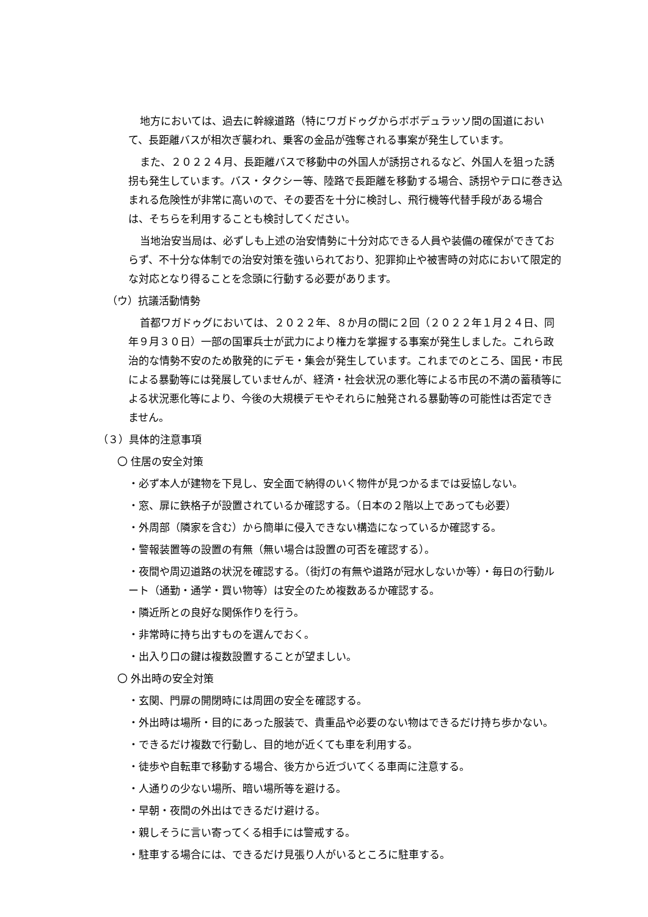地方においては、過去に幹線道路（特にワガドゥグからボボデュラッソ間の国道において、長距離バスが相次ぎ襲われ、乗客の金品が強奪される事案が発生しています。
また、２０２２４月、長距離バスで移動中の外国人が誘拐されるなど、外国人を狙った誘拐も発生しています。バス・タクシー等、陸路で長距離を移動する場合、誘拐やテロに巻き込まれる危険性が非常に高いので、その要否を十分に検討し、飛行機等代替手段がある場合は、そちらを利用することも検討してください。
当地治安当局は、必ずしも上述の治安情勢に十分対応できる人員や装備の確保ができておらず、不十分な体制での治安対策を強いられており、犯罪抑止や被害時の対応において限定的な対応となり得ることを念頭に行動する必要があります。
（ウ）抗議活動情勢
首都ワガドゥグにおいては、２０２２年、８か月の間に２回（２０２２年１月２４日、同年９月３０日）一部の国軍兵士が武力により権力を掌握する事案が発生しました。これら政治的な情勢不安のため散発的にデモ・集会が発生しています。これまでのところ、国民・市民による暴動等には発展していませんが、経済・社会状況の悪化等による市民の不満の蓄積等による状況悪化等により、今後の大規模デモやそれらに触発される暴動等の可能性は否定できません。
（３）具体的注意事項
〇 住居の安全対策
・必ず本人が建物を下見し、安全面で納得のいく物件が見つかるまでは妥協しない。
・窓、扉に鉄格子が設置されているか確認する。（日本の２階以上であっても必要）
・外周部（隣家を含む）から簡単に侵入できない構造になっているか確認する。
・警報装置等の設置の有無（無い場合は設置の可否を確認する）。
・夜間や周辺道路の状況を確認する。（街灯の有無や道路が冠水しないか等）・毎日の行動ルート（通勤・通学・買い物等）は安全のため複数あるか確認する。
・隣近所との良好な関係作りを行う。
・非常時に持ち出すものを選んでおく。
・出入り口の鍵は複数設置することが望ましい。
〇 外出時の安全対策
・玄関、門扉の開閉時には周囲の安全を確認する。
・外出時は場所・目的にあった服装で、貴重品や必要のない物はできるだけ持ち歩かない。
・できるだけ複数で行動し、目的地が近くても車を利用する。
・徒歩や自転車で移動する場合、後方から近づいてくる車両に注意する。
・人通りの少ない場所、暗い場所等を避ける。
・早朝・夜間の外出はできるだけ避ける。
・親しそうに言い寄ってくる相手には警戒する。
・駐車する場合には、できるだけ見張り人がいるところに駐車する。